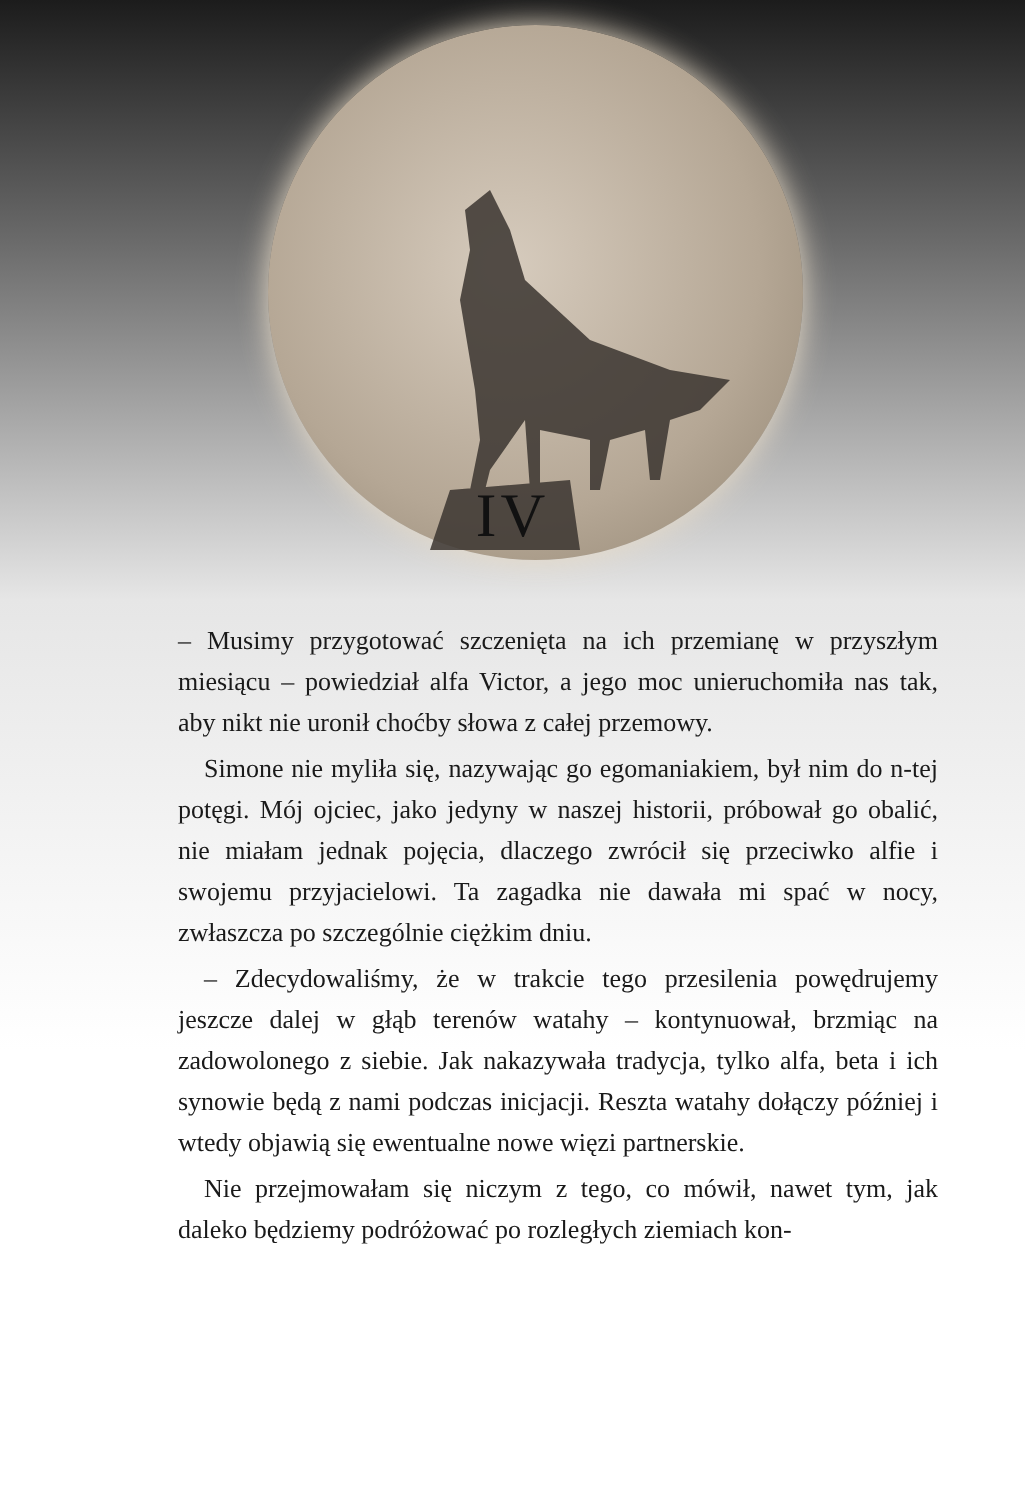IV
– Musimy przygotować szczenięta na ich przemianę w przyszłym miesiącu – powiedział alfa Victor, a jego moc unieruchomiła nas tak, aby nikt nie uronił choćby słowa z całej przemowy.
Simone nie myliła się, nazywając go egomaniakiem, był nim do n-tej potęgi. Mój ojciec, jako jedyny w naszej historii, próbował go obalić, nie miałam jednak pojęcia, dlaczego zwrócił się przeciwko alfie i swojemu przyjacielowi. Ta zagadka nie dawała mi spać w nocy, zwłaszcza po szczególnie ciężkim dniu.
– Zdecydowaliśmy, że w trakcie tego przesilenia powędrujemy jeszcze dalej w głąb terenów watahy – kontynuował, brzmiąc na zadowolonego z siebie. Jak nakazywała tradycja, tylko alfa, beta i ich synowie będą z nami podczas inicjacji. Reszta watahy dołączy później i wtedy objawią się ewentualne nowe więzi partnerskie.
Nie przejmowałam się niczym z tego, co mówił, nawet tym, jak daleko będziemy podróżować po rozległych ziemiach kon-